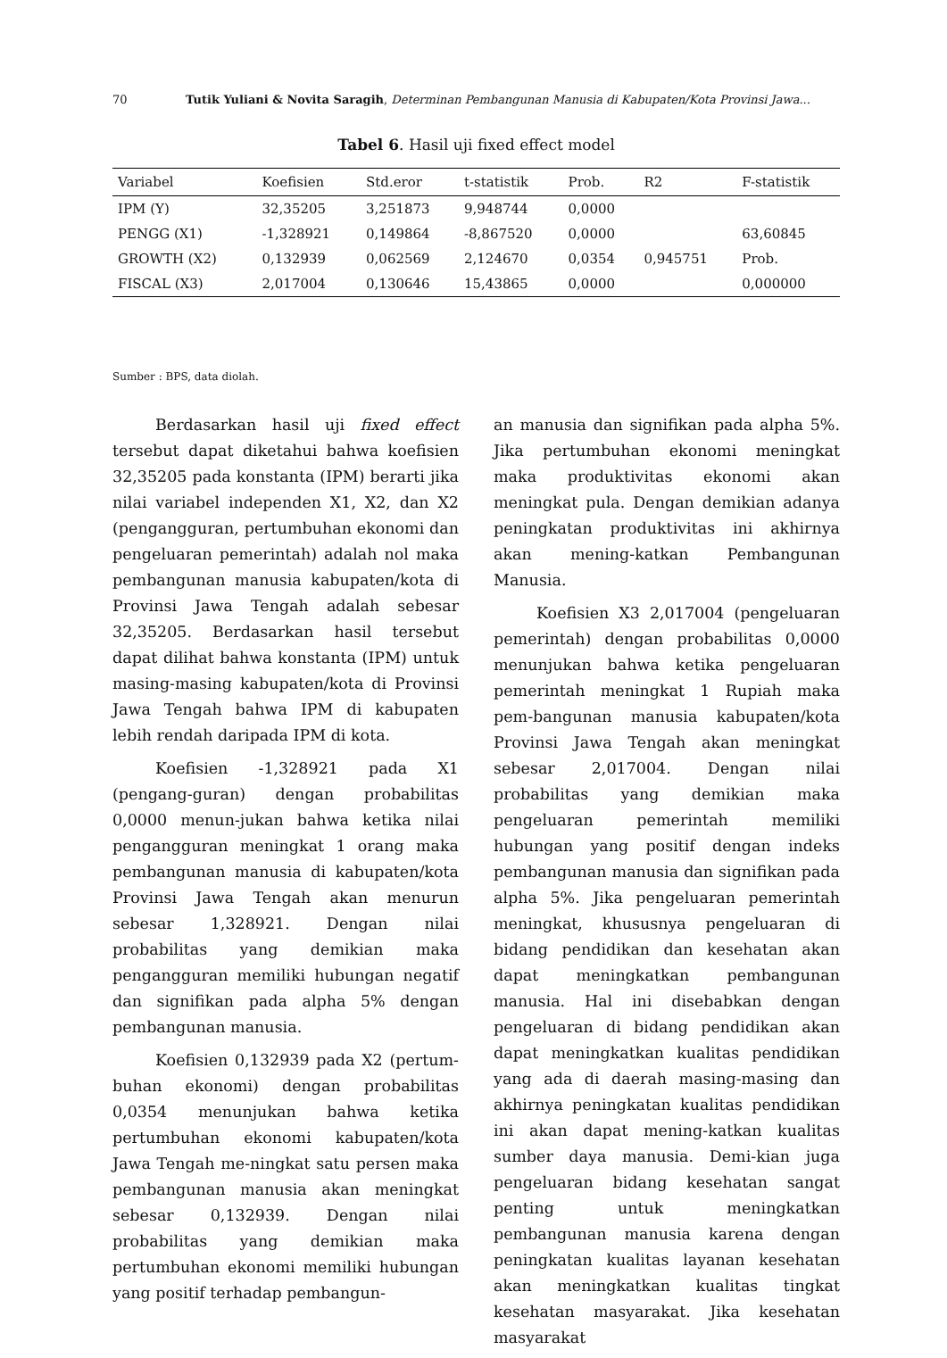70 Tutik Yuliani & Novita Saragih, Determinan Pembangunan Manusia di Kabupaten/Kota Provinsi Jawa...
Tabel 6. Hasil uji fixed effect model
| Variabel | Koefisien | Std.eror | t-statistik | Prob. | R2 | F-statistik |
| --- | --- | --- | --- | --- | --- | --- |
| IPM (Y) | 32,35205 | 3,251873 | 9,948744 | 0,0000 | | |
| PENGG (X1) | -1,328921 | 0,149864 | -8,867520 | 0,0000 | | 63,60845 |
| GROWTH (X2) | 0,132939 | 0,062569 | 2,124670 | 0,0354 | 0,945751 | Prob. |
| FISCAL (X3) | 2,017004 | 0,130646 | 15,43865 | 0,0000 | | 0,000000 |
Sumber : BPS, data diolah.
Berdasarkan hasil uji fixed effect tersebut dapat diketahui bahwa koefisien 32,35205 pada konstanta (IPM) berarti jika nilai variabel independen X1, X2, dan X2 (pengangguran, pertumbuhan ekonomi dan pengeluaran pemerintah) adalah nol maka pembangunan manusia kabupaten/kota di Provinsi Jawa Tengah adalah sebesar 32,35205. Berdasarkan hasil tersebut dapat dilihat bahwa konstanta (IPM) untuk masing-masing kabupaten/kota di Provinsi Jawa Tengah bahwa IPM di kabupaten lebih rendah daripada IPM di kota.
Koefisien -1,328921 pada X1 (pengang-guran) dengan probabilitas 0,0000 menun-jukan bahwa ketika nilai pengangguran meningkat 1 orang maka pembangunan manusia di kabupaten/kota Provinsi Jawa Tengah akan menurun sebesar 1,328921. Dengan nilai probabilitas yang demikian maka pengangguran memiliki hubungan negatif dan signifikan pada alpha 5% dengan pembangunan manusia.
Koefisien 0,132939 pada X2 (pertum-buhan ekonomi) dengan probabilitas 0,0354 menunjukan bahwa ketika pertumbuhan ekonomi kabupaten/kota Jawa Tengah me-ningkat satu persen maka pembangunan manusia akan meningkat sebesar 0,132939. Dengan nilai probabilitas yang demikian maka pertumbuhan ekonomi memiliki hubungan yang positif terhadap pembangun-
an manusia dan signifikan pada alpha 5%. Jika pertumbuhan ekonomi meningkat maka produktivitas ekonomi akan meningkat pula. Dengan demikian adanya peningkatan produktivitas ini akhirnya akan mening-katkan Pembangunan Manusia.
Koefisien X3 2,017004 (pengeluaran pemerintah) dengan probabilitas 0,0000 menunjukan bahwa ketika pengeluaran pemerintah meningkat 1 Rupiah maka pem-bangunan manusia kabupaten/kota Provinsi Jawa Tengah akan meningkat sebesar 2,017004. Dengan nilai probabilitas yang demikian maka pengeluaran pemerintah memiliki hubungan yang positif dengan indeks pembangunan manusia dan signifikan pada alpha 5%. Jika pengeluaran pemerintah meningkat, khususnya pengeluaran di bidang pendidikan dan kesehatan akan dapat meningkatkan pembangunan manusia. Hal ini disebabkan dengan pengeluaran di bidang pendidikan akan dapat meningkatkan kualitas pendidikan yang ada di daerah masing-masing dan akhirnya peningkatan kualitas pendidikan ini akan dapat mening-katkan kualitas sumber daya manusia. Demi-kian juga pengeluaran bidang kesehatan sangat penting untuk meningkatkan pembangunan manusia karena dengan peningkatan kualitas layanan kesehatan akan meningkatkan kualitas tingkat kesehatan masyarakat. Jika kesehatan masyarakat